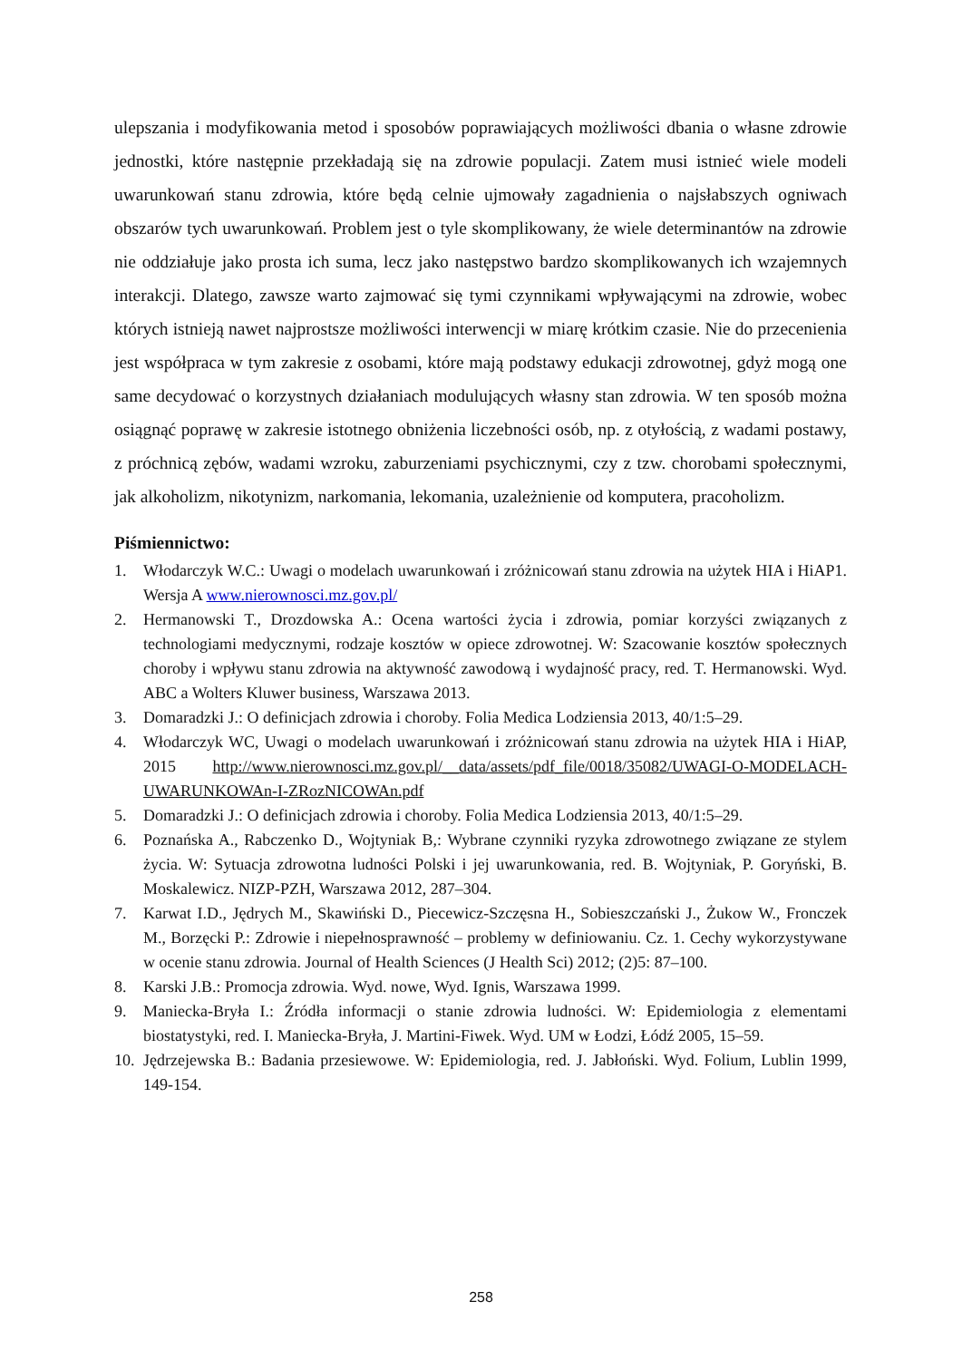ulepszania i modyfikowania metod i sposobów poprawiających możliwości dbania o własne zdrowie jednostki, które następnie przekładają się na zdrowie populacji. Zatem musi istnieć wiele modeli uwarunkowań stanu zdrowia, które będą celnie ujmowały zagadnienia o najsłabszych ogniwach obszarów tych uwarunkowań. Problem jest o tyle skomplikowany, że wiele determinantów na zdrowie nie oddziałuje jako prosta ich suma, lecz jako następstwo bardzo skomplikowanych ich wzajemnych interakcji. Dlatego, zawsze warto zajmować się tymi czynnikami wpływającymi na zdrowie, wobec których istnieją nawet najprostsze możliwości interwencji w miarę krótkim czasie. Nie do przecenienia jest współpraca w tym zakresie z osobami, które mają podstawy edukacji zdrowotnej, gdyż mogą one same decydować o korzystnych działaniach modulujących własny stan zdrowia. W ten sposób można osiągnąć poprawę w zakresie istotnego obniżenia liczebności osób, np. z otyłością, z wadami postawy, z próchnicą zębów, wadami wzroku, zaburzeniami psychicznymi, czy z tzw. chorobami społecznymi, jak alkoholizm, nikotynizm, narkomania, lekomania, uzależnienie od komputera, pracoholizm.
Piśmiennictwo:
1. Włodarczyk W.C.: Uwagi o modelach uwarunkowań i zróżnicowań stanu zdrowia na użytek HIA i HiAP1. Wersja A www.nierownosci.mz.gov.pl/
2. Hermanowski T., Drozdowska A.: Ocena wartości życia i zdrowia, pomiar korzyści związanych z technologiami medycznymi, rodzaje kosztów w opiece zdrowotnej. W: Szacowanie kosztów społecznych choroby i wpływu stanu zdrowia na aktywność zawodową i wydajność pracy, red. T. Hermanowski. Wyd. ABC a Wolters Kluwer business, Warszawa 2013.
3. Domaradzki J.: O definicjach zdrowia i choroby. Folia Medica Lodziensia 2013, 40/1:5–29.
4. Włodarczyk WC, Uwagi o modelach uwarunkowań i zróżnicowań stanu zdrowia na użytek HIA i HiAP, 2015 http://www.nierownosci.mz.gov.pl/__data/assets/pdf_file/0018/35082/UWAGI-O-MODELACH-UWARUNKOWAn-I-ZRozNICOWAn.pdf
5. Domaradzki J.: O definicjach zdrowia i choroby. Folia Medica Lodziensia 2013, 40/1:5–29.
6. Poznańska A., Rabczenko D., Wojtyniak B,: Wybrane czynniki ryzyka zdrowotnego związane ze stylem życia. W: Sytuacja zdrowotna ludności Polski i jej uwarunkowania, red. B. Wojtyniak, P. Goryński, B. Moskalewicz. NIZP-PZH, Warszawa 2012, 287–304.
7. Karwat I.D., Jędrych M., Skawiński D., Piecewicz-Szczęsna H., Sobieszczański J., Żukow W., Fronczek M., Borzęcki P.: Zdrowie i niepełnosprawność – problemy w definiowaniu. Cz. 1. Cechy wykorzystywane w ocenie stanu zdrowia. Journal of Health Sciences (J Health Sci) 2012; (2)5: 87–100.
8. Karski J.B.: Promocja zdrowia. Wyd. nowe, Wyd. Ignis, Warszawa 1999.
9. Maniecka-Bryła I.: Źródła informacji o stanie zdrowia ludności. W: Epidemiologia z elementami biostatystyki, red. I. Maniecka-Bryła, J. Martini-Fiwek. Wyd. UM w Łodzi, Łódź 2005, 15–59.
10. Jędrzejewska B.: Badania przesiewowe. W: Epidemiologia, red. J. Jabłoński. Wyd. Folium, Lublin 1999, 149-154.
258